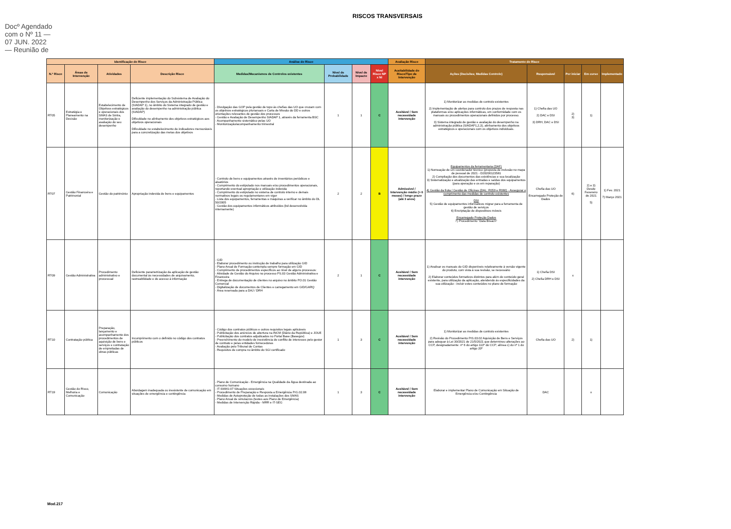Docº Agendado com o Nº 11 — 07 JUN. 2022 — Reunião de
RISCOS TRANSVERSAIS
| Identificação do Risco | | | | Análise do Risco | | | | Avaliação Risco | Tratamento do Risco | | | | |
| --- | --- | --- | --- | --- | --- | --- | --- | --- | --- | --- | --- | --- | --- |
| N.º Risco | Áreas de Intervenção | Atividades | Descrição Risco | Medidas/Mecanismos de Controlos existentes | Nível de Probabilidade | Nível de Impacto | Nível Risco NP x NI | Aceitabilidade do Risco/Tipo de Intervenção | Ações (Decisões; Medidas Controlo) | Responsável | Por iniciar | Em curso | Implementado |
| RT05 | Estratégia e Planeamento na Decisão | Estabelecimento de Objetivos estratégicos e operacionais dos SMAS de Sintra, monitorização e avaliação do seu desempenho | Deficiente implementação do Subsistema de Avaliação do Desempenho dos Serviços da Administração Pública (SIADAP 1), no âmbito do Sistema integrado de gestão e avaliação do desempenho na administração pública (SIADAP) Dificuldade no alinhamento dos objetivos estratégicos aos objetivos operacionais Dificuldade no estabelecimento de indicadores mensuráveis para a concretização das metas dos objetivos | - Divulgação das GOP pela gestão de topo às chefias das UO que cruzam com os objetivos estratégicos plurianuais e Carta de Missão do DD e outros orientações relevantes de gestão dos processos - Gestão e Avaliação de Desempenho SIADAP 1, através da ferramenta BSC - Acompanhamento sistemático pelas UO - Monitorização/acompanhamento trimestral | 1 | 1 | C | Aceitável / Sem necessidade intervenção | 1) Monitorizar as medidas de controlo existentes 2) Implementação de alertas para controlo dos prazos de resposta nas plataformas e/ou aplicações informáticas, em conformidade com os manuais ou procedimentos operacionais definidos por processo. 3) Sistema integrado de gestão e avaliação do desempenho na administração pública (SIADAP1,2,3), alinhamento dos objetivos estratégicos e operacionais com os objetivos individuais. | 1) Chefia das UO 2) DAC e DSI 3) DRH, DAC e DSI | 2) 3) | 1) | |
| RT07 | Gestão Financeira e Patrimonial | Gestão do património | Apropriação indevida de bens e equipamentos | - Controlo de bens e equipamentos através de inventários periódicos e aleatórios - Cumprimento do estipulado nos manuais e/ou procedimentos operacionais, reportando eventual apropriação e utilização indevida - Cumprimento do estipulado no sistema de controlo interno e demais normativos legais ou regulamentares em vigor - Lista dos equipamentos, ferramentas e máquinas a verificar no âmbito do DL 50/2005 - Gestão dos equipamentos informáticos atribuídos (bd desenvolvida internamente) | 2 | 2 | B | Admissível / Intervenção médio (> 6 meses) / longo prazo (até 3 anos) | Equipamentos da ferramentaria (DAF) 1) Nomeação de um coordenador técnico (proposta de inclusão no mapa de pessoal de 2021 - D20200123581 2) Compilação dos documentos das existências e sua localização 3) Sistematização e atualização das entradas e saídas dos equipamentos (para operação e os em reparação) 4) Gestão da frota / Gestão de Oficinas (DAL: R059 e R060) - Assegurar o cumprimento das medidas de controlo existentes DSI 5) Gestão de equipamentos informáticos migrar para a ferramenta de gestão de serviços 6) Encriptação de dispositivos móveis Encarregado Proteção Dados 7) Procedimento "Data Breach" | Chefia das UO Encarregado Proteção de Dados | 6) | 2) e 3) Desde Fevereiro de 2021 5) | 1) Fev. 2021 7) Março 2021 |
| RT09 | Gestão Administrativa | Procedimento administrativo e processual | Deficiente parametrização da aplicação de gestão documental às necessidades de arquivamento, rastreabilidade e de acesso à informação | - GID - Elaborar procedimento ou instrução de trabalho para utilização GID - Plano Anual de Formação contempla sempre formação em GID - Cumprimento de procedimentos específicos ao nível de alguns processos: - Atividade de Gestão do Arquivo no processo PS.03 Gestão Administrativa e Financeira - Entrega de documentação de clientes no arquivo no âmbito PO.01 Gestão Comercial - Digitalização de documentos de Clientes e carregamento em GID/GARQ - Área reservada para a DAJ / DRH | 2 | 1 | C | Aceitável / Sem necessidade intervenção | 1) Analisar os manuais do GID disponíveis relativamente à versão vigente do produto, com vista à sua revisão, se necessário 2) Elaborar conteúdos formativos distintos para além do conteúdo geral existente, para utilização da aplicação, atendendo às especificidades da sua utilização - incluir estes conteúdos no plano de formação | 1) Chefia DSI 2) Chefia DRH e DSI | x | | |
| RT10 | Contratação pública | Preparação, lançamento e acompanhamento dos procedimentos de aquisição de bens e serviços e contratação de empreitadas de obras públicas | Incumprimento com o definido no código dos contratos públicos | - Código dos contratos públicos e outros requisitos legais aplicáveis - Publicitação dos anúncios de abertura na INCM (Diário da República) e JOUE - Publicitação dos contratos adjudicados no Portal Base (Basegov) - Preenchimento do modelo de inexistência de conflito de interesses pelo gestor de contrato e pelas entidades fornecedoras - Avaliação pelo Tribunal de Contas - Requisitos de compra no âmbito do SGI certificado | 1 | 3 | C | Aceitável / Sem necessidade intervenção | 1) Monitorizar as medidas de controlo existentes 2) Revisão do Procedimento PrS.03.02 Aquisição de Bens e Serviços para adequar à Lei 30/2021 de 21/5/2021 que determinou alterações ao CCP, designadamente: nº 6 do artigo 113º do CCP; alínea c) do nº 1 do artigo 20º | Chefia das UO | 2) | 1) | |
| RT19 | Gestão do Risco, Melhoria e Comunicação | Comunicação | Abordagem inadequada ou inexistente de comunicação em situações de emergência e contingência | - Plano de Comunicação - Emergência na Qualidade da Água destinada ao consumo humano - IT-SMAS-07 Situações excecionais - Procedimento de Preparação e Resposta a Emergência PrG.02.08 - Medidas de Autoproteção de todas as instalações dos SMAS - Plano Anual de simulacros (testes aos Plano de Emergência) - Medidas de Intervenção Rápida - MRR e IT-SEG | 1 | 3 | C | Aceitável / Sem necessidade intervenção | Elaborar e implementar Plano de Comunicação em Situação de Emergência e/ou Contingência | DAC | | x | |
Mod.217